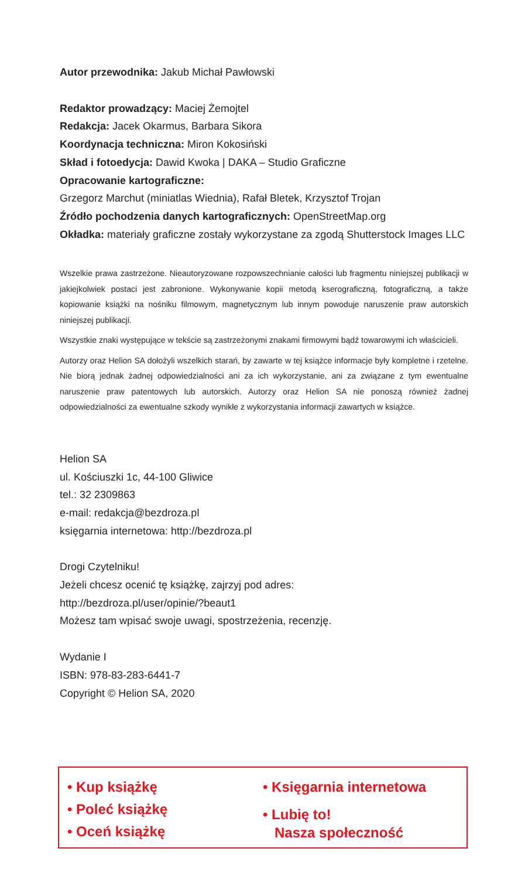Autor przewodnika: Jakub Michał Pawłowski
Redaktor prowadzący: Maciej Żemojtel
Redakcja: Jacek Okarmus, Barbara Sikora
Koordynacja techniczna: Miron Kokosiński
Skład i fotoedycja: Dawid Kwoka | DAKA – Studio Graficzne
Opracowanie kartograficzne:
Grzegorz Marchut (miniatlas Wiednia), Rafał Bletek, Krzysztof Trojan
Źródło pochodzenia danych kartograficznych: OpenStreetMap.org
Okładka: materiały graficzne zostały wykorzystane za zgodą Shutterstock Images LLC
Wszelkie prawa zastrzeżone. Nieautoryzowane rozpowszechnianie całości lub fragmentu niniejszej publikacji w jakiejkolwiek postaci jest zabronione. Wykonywanie kopii metodą kserograficzną, fotograficzną, a także kopiowanie książki na nośniku filmowym, magnetycznym lub innym powoduje naruszenie praw autorskich niniejszej publikacji.
Wszystkie znaki występujące w tekście są zastrzeżonymi znakami firmowymi bądź towarowymi ich właścicieli.
Autorzy oraz Helion SA dołożyli wszelkich starań, by zawarte w tej książce informacje były kompletne i rzetelne. Nie biorą jednak żadnej odpowiedzialności ani za ich wykorzystanie, ani za związane z tym ewentualne naruszenie praw patentowych lub autorskich. Autorzy oraz Helion SA nie ponoszą również żadnej odpowiedzialności za ewentualne szkody wynikłe z wykorzystania informacji zawartych w książce.
Helion SA
ul. Kościuszki 1c, 44-100 Gliwice
tel.: 32 2309863
e-mail: redakcja@bezdroza.pl
księgarnia internetowa: http://bezdroza.pl
Drogi Czytelniku!
Jeżeli chcesz ocenić tę książkę, zajrzyj pod adres:
http://bezdroza.pl/user/opinie/?beaut1
Możesz tam wpisać swoje uwagi, spostrzeżenia, recenzję.
Wydanie I
ISBN: 978-83-283-6441-7
Copyright © Helion SA, 2020
• Kup książkę
• Poleć książkę
• Oceń książkę
• Księgarnia internetowa
• Lubię to!
Nasza społeczność